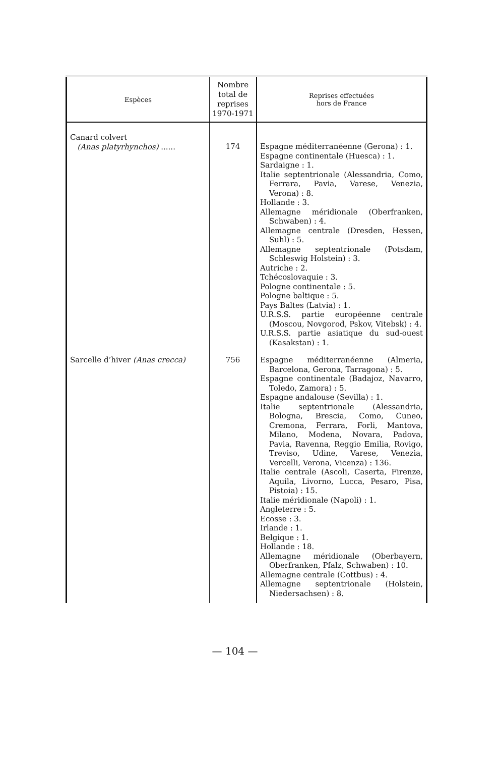| Espèces | Nombre total de reprises 1970-1971 | Reprises effectuées hors de France |
| --- | --- | --- |
| Canard colvert (Anas platyrhynchos) ...... | 174 | Espagne méditerranéenne (Gerona) : 1. Espagne continentale (Huesca) : 1. Sardaigne : 1. Italie septentrionale (Alessandria, Como, Ferrara, Pavia, Varese, Venezia, Verona) : 8. Hollande : 3. Allemagne méridionale (Oberfranken, Schwaben) : 4. Allemagne centrale (Dresden, Hessen, Suhl) : 5. Allemagne septentrionale (Potsdam, Schleswig Holstein) : 3. Autriche : 2. Tchécoslovaquie : 3. Pologne continentale : 5. Pologne baltique : 5. Pays Baltes (Latvia) : 1. U.R.S.S. partie européenne centrale (Moscou, Novgorod, Pskov, Vitebsk) : 4. U.R.S.S. partie asiatique du sud-ouest (Kasakstan) : 1. |
| Sarcelle d’hiver (Anas crecca) | 756 | Espagne méditerranéenne (Almeria, Barcelona, Gerona, Tarragona) : 5. Espagne continentale (Badajoz, Navarro, Toledo, Zamora) : 5. Espagne andalouse (Sevilla) : 1. Italie septentrionale (Alessandria, Bologna, Brescia, Como, Cuneo, Cremona, Ferrara, Forli, Mantova, Milano, Modena, Novara, Padova, Pavia, Ravenna, Reggio Emilia, Rovigo, Treviso, Udine, Varese, Venezia, Vercelli, Verona, Vicenza) : 136. Italie centrale (Ascoli, Caserta, Firenze, Aquila, Livorno, Lucca, Pesaro, Pisa, Pistoia) : 15. Italie méridionale (Napoli) : 1. Angleterre : 5. Ecosse : 3. Irlande : 1. Belgique : 1. Hollande : 18. Allemagne méridionale (Oberbayern, Oberfranken, Pfalz, Schwaben) : 10. Allemagne centrale (Cottbus) : 4. Allemagne septentrionale (Holstein, Niedersachsen) : 8. |
— 104 —